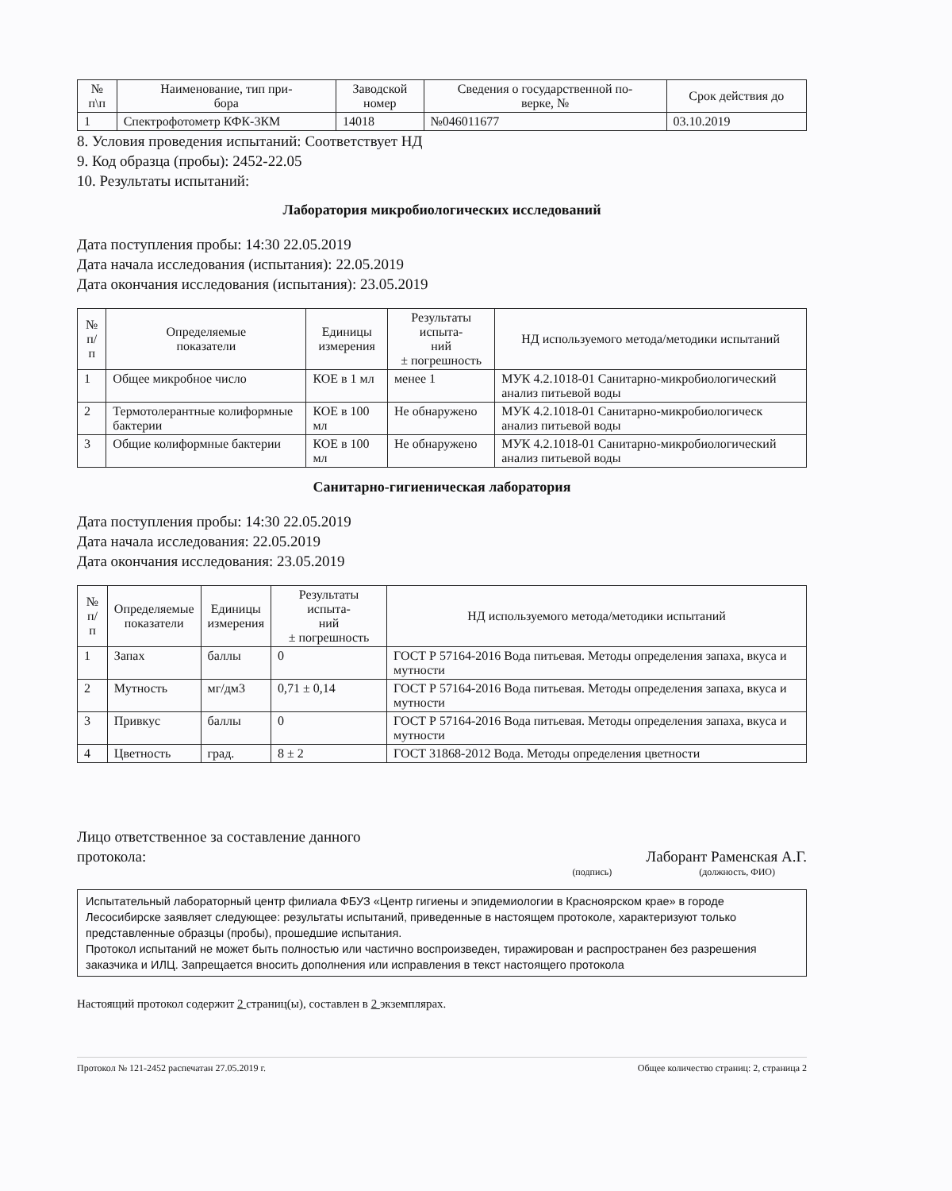| № п\п | Наименование, тип при- бора | Заводской номер | Сведения о государственной по- верке, № | Срок действия до |
| --- | --- | --- | --- | --- |
| 1 | Спектрофотометр КФК-3КМ | 14018 | №046011677 | 03.10.2019 |
8. Условия проведения испытаний: Соответствует НД
9. Код образца (пробы): 2452-22.05
10. Результаты испытаний:
Лаборатория микробиологических исследований
Дата поступления пробы: 14:30 22.05.2019
Дата начала исследования (испытания): 22.05.2019
Дата окончания исследования (испытания): 23.05.2019
| № п/п | Определяемые показатели | Единицы измерения | Результаты испыта- ний ± погрешность | НД используемого метода/методики испытаний |
| --- | --- | --- | --- | --- |
| 1 | Общее микробное число | КОЕ в 1 мл | менее 1 | МУК 4.2.1018-01 Санитарно-микробиологический анализ питьевой воды |
| 2 | Термотолерантные колиформные бактерии | КОЕ в 100 мл | Не обнаружено | МУК 4.2.1018-01 Санитарно-микробиологическ анализ питьевой воды |
| 3 | Общие колиформные бактерии | КОЕ в 100 мл | Не обнаружено | МУК 4.2.1018-01 Санитарно-микробиологический анализ питьевой воды |
Санитарно-гигиеническая лаборатория
Дата поступления пробы: 14:30 22.05.2019
Дата начала исследования: 22.05.2019
Дата окончания исследования: 23.05.2019
| № п/п | Определяемые показатели | Единицы измерения | Результаты испыта- ний ± погрешность | НД используемого метода/методики испытаний |
| --- | --- | --- | --- | --- |
| 1 | Запах | баллы | 0 | ГОСТ Р 57164-2016 Вода питьевая. Методы определения запаха, вкуса и мутности |
| 2 | Мутность | мг/дм3 | 0,71 ± 0,14 | ГОСТ Р 57164-2016 Вода питьевая. Методы определения запаха, вкуса и мутности |
| 3 | Привкус | баллы | 0 | ГОСТ Р 57164-2016 Вода питьевая. Методы определения запаха, вкуса и мутности |
| 4 | Цветность | град. | 8 ± 2 | ГОСТ 31868-2012 Вода. Методы определения цветности |
Лицо ответственное за составление данного
протокола:
Лаборант Раменская А.Г.
(подпись) (должность, ФИО)
Испытательный лабораторный центр филиала ФБУЗ «Центр гигиены и эпидемиологии в Красноярском крае» в городе Лесосибирске заявляет следующее: результаты испытаний, приведенные в настоящем протоколе, характеризуют только представленные образцы (пробы), прошедшие испытания.
Протокол испытаний не может быть полностью или частично воспроизведен, тиражирован и распространен без разрешения заказчика и ИЛЦ. Запрещается вносить дополнения или исправления в текст настоящего протокола
Настоящий протокол содержит 2 страниц(ы), составлен в 2 экземплярах.
Протокол № 121-2452 распечатан 27.05.2019 г. Общее количество страниц: 2, страница 2